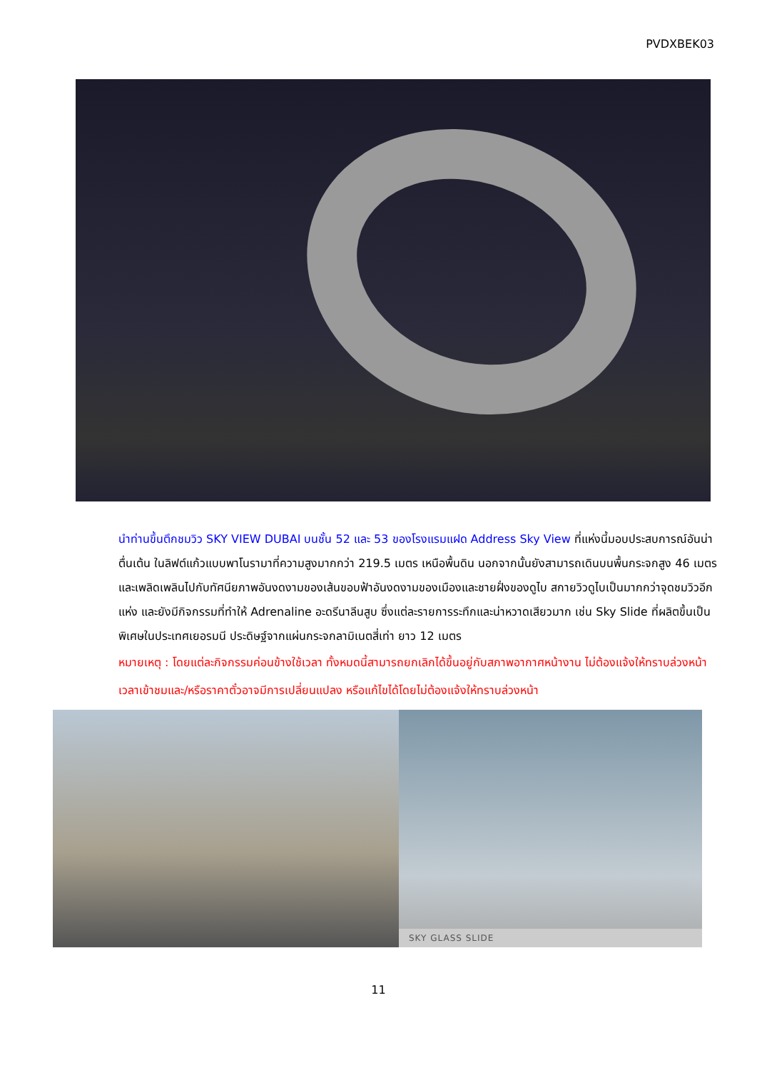PVDXBEK03
นำท่านขึ้นตึกชมวิว SKY VIEW DUBAI บนชั้น 52 และ 53 ของโรงแรมแฝด Address Sky View ที่แห่งนี้มอบประสบการณ์อันน่าตื่นเต้น ในลิฟต์แก้วแบบพาโนรามาที่ความสูงมากกว่า 219.5 เมตร เหนือพื้นดิน นอกจากนั้นยังสามารถเดินบนพื้นกระจกสูง 46 เมตร และเพลิดเพลินไปกับทัศนียภาพอันงดงามของเส้นขอบฟ้าอันงดงามของเมืองและชายฝั่งของดูไบ สกายวิวดูไบเป็นมากกว่าจุดชมวิวอีกแห่ง และยังมีกิจกรรมที่ทำให้ Adrenaline อะดรีนาลีนสูบ ซึ่งแต่ละรายการระทึกและน่าหวาดเสียวมาก เช่น Sky Slide ที่ผลิตขึ้นเป็นพิเศษในประเทศเยอรมนี ประดิษฐ์จากแผ่นกระจกลามิเนตสี่เท่า ยาว 12 เมตร
หมายเหตุ : โดยแต่ละกิจกรรมค่อนข้างใช้เวลา ทั้งหมดนี้สามารถยกเลิกได้ขึ้นอยู่กับสภาพอากาศหน้างาน ไม่ต้องแจ้งให้ทราบล่วงหน้า เวลาเข้าชมและ/หรือราคาตั๋วอาจมีการเปลี่ยนแปลง หรือแก้ไขได้โดยไม่ต้องแจ้งให้ทราบล่วงหน้า
SKY GLASS SLIDE
11